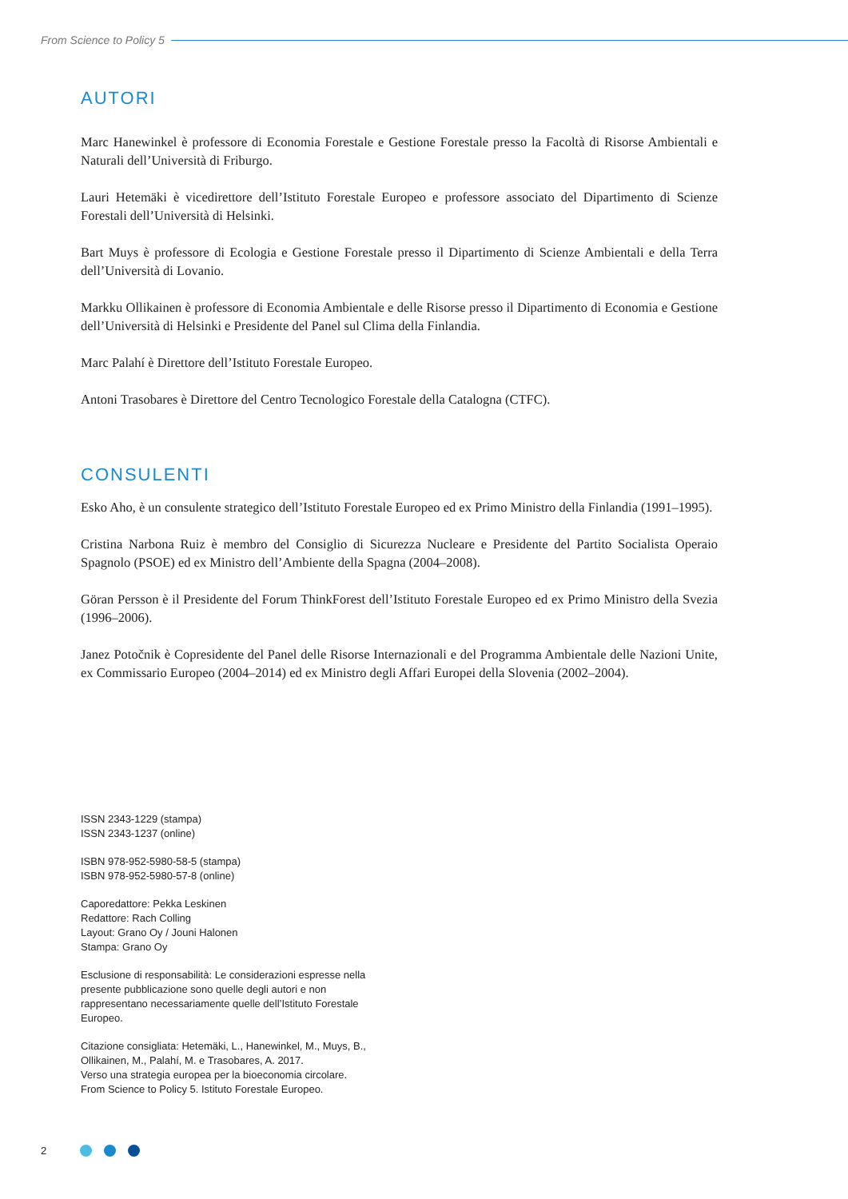From Science to Policy 5
AUTORI
Marc Hanewinkel è professore di Economia Forestale e Gestione Forestale presso la Facoltà di Risorse Ambientali e Naturali dell’Università di Friburgo.
Lauri Hetemäki è vicedirettore dell’Istituto Forestale Europeo e professore associato del Dipartimento di Scienze Forestali dell’Università di Helsinki.
Bart Muys è professore di Ecologia e Gestione Forestale presso il Dipartimento di Scienze Ambientali e della Terra dell’Università di Lovanio.
Markku Ollikainen è professore di Economia Ambientale e delle Risorse presso il Dipartimento di Economia e Gestione dell’Università di Helsinki e Presidente del Panel sul Clima della Finlandia.
Marc Palahí è Direttore dell’Istituto Forestale Europeo.
Antoni Trasobares è Direttore del Centro Tecnologico Forestale della Catalogna (CTFC).
CONSULENTI
Esko Aho, è un consulente strategico dell’Istituto Forestale Europeo ed ex Primo Ministro della Finlandia (1991–1995).
Cristina Narbona Ruiz è membro del Consiglio di Sicurezza Nucleare e Presidente del Partito Socialista Operaio Spagnolo (PSOE) ed ex Ministro dell’Ambiente della Spagna (2004–2008).
Göran Persson è il Presidente del Forum ThinkForest dell’Istituto Forestale Europeo ed ex Primo Ministro della Svezia (1996–2006).
Janez Potočnik è Copresidente del Panel delle Risorse Internazionali e del Programma Ambientale delle Nazioni Unite, ex Commissario Europeo (2004–2014) ed ex Ministro degli Affari Europei della Slovenia (2002–2004).
ISSN 2343-1229 (stampa)
ISSN 2343-1237 (online)
ISBN 978-952-5980-58-5 (stampa)
ISBN 978-952-5980-57-8 (online)
Caporedattore: Pekka Leskinen
Redattore: Rach Colling
Layout: Grano Oy / Jouni Halonen
Stampa: Grano Oy
Esclusione di responsabilità: Le considerazioni espresse nella presente pubblicazione sono quelle degli autori e non rappresentano necessariamente quelle dell’Istituto Forestale Europeo.
Citazione consigliata: Hetemäki, L., Hanewinkel, M., Muys, B., Ollikainen, M., Palahí, M. e Trasobares, A. 2017.
Verso una strategia europea per la bioeconomia circolare.
From Science to Policy 5. Istituto Forestale Europeo.
2